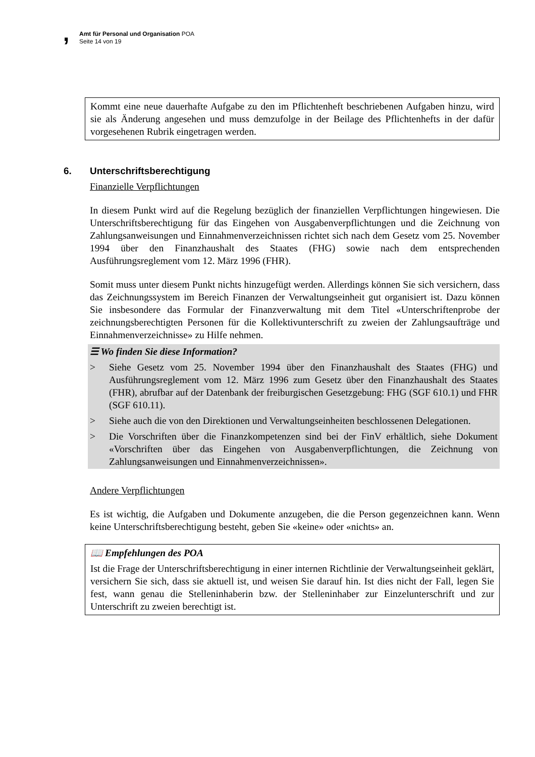,
Amt für Personal und Organisation POA
Seite 14 von 19
Kommt eine neue dauerhafte Aufgabe zu den im Pflichtenheft beschriebenen Aufgaben hinzu, wird sie als Änderung angesehen und muss demzufolge in der Beilage des Pflichtenhefts in der dafür vorgesehenen Rubrik eingetragen werden.
6. Unterschriftsberechtigung
Finanzielle Verpflichtungen
In diesem Punkt wird auf die Regelung bezüglich der finanziellen Verpflichtungen hingewiesen. Die Unterschriftsberechtigung für das Eingehen von Ausgabenverpflichtungen und die Zeichnung von Zahlungsanweisungen und Einnahmenverzeichnissen richtet sich nach dem Gesetz vom 25. November 1994 über den Finanzhaushalt des Staates (FHG) sowie nach dem entsprechenden Ausführungsreglement vom 12. März 1996 (FHR).
Somit muss unter diesem Punkt nichts hinzugefügt werden. Allerdings können Sie sich versichern, dass das Zeichnungssystem im Bereich Finanzen der Verwaltungseinheit gut organisiert ist. Dazu können Sie insbesondere das Formular der Finanzverwaltung mit dem Titel «Unterschriftenprobe der zeichnungsberechtigten Personen für die Kollektivunterschrift zu zweien der Zahlungsaufträge und Einnahmenverzeichnisse» zu Hilfe nehmen.
☰ Wo finden Sie diese Information?
> Siehe Gesetz vom 25. November 1994 über den Finanzhaushalt des Staates (FHG) und Ausführungsreglement vom 12. März 1996 zum Gesetz über den Finanzhaushalt des Staates (FHR), abrufbar auf der Datenbank der freiburgischen Gesetzgebung: FHG (SGF 610.1) und FHR (SGF 610.11).
> Siehe auch die von den Direktionen und Verwaltungseinheiten beschlossenen Delegationen.
> Die Vorschriften über die Finanzkompetenzen sind bei der FinV erhältlich, siehe Dokument «Vorschriften über das Eingehen von Ausgabenverpflichtungen, die Zeichnung von Zahlungsanweisungen und Einnahmenverzeichnissen».
Andere Verpflichtungen
Es ist wichtig, die Aufgaben und Dokumente anzugeben, die die Person gegenzeichnen kann. Wenn keine Unterschriftsberechtigung besteht, geben Sie «keine» oder «nichts» an.
📖 Empfehlungen des POA
Ist die Frage der Unterschriftsberechtigung in einer internen Richtlinie der Verwaltungseinheit geklärt, versichern Sie sich, dass sie aktuell ist, und weisen Sie darauf hin. Ist dies nicht der Fall, legen Sie fest, wann genau die Stelleninhaberin bzw. der Stelleninhaber zur Einzelunterschrift und zur Unterschrift zu zweien berechtigt ist.